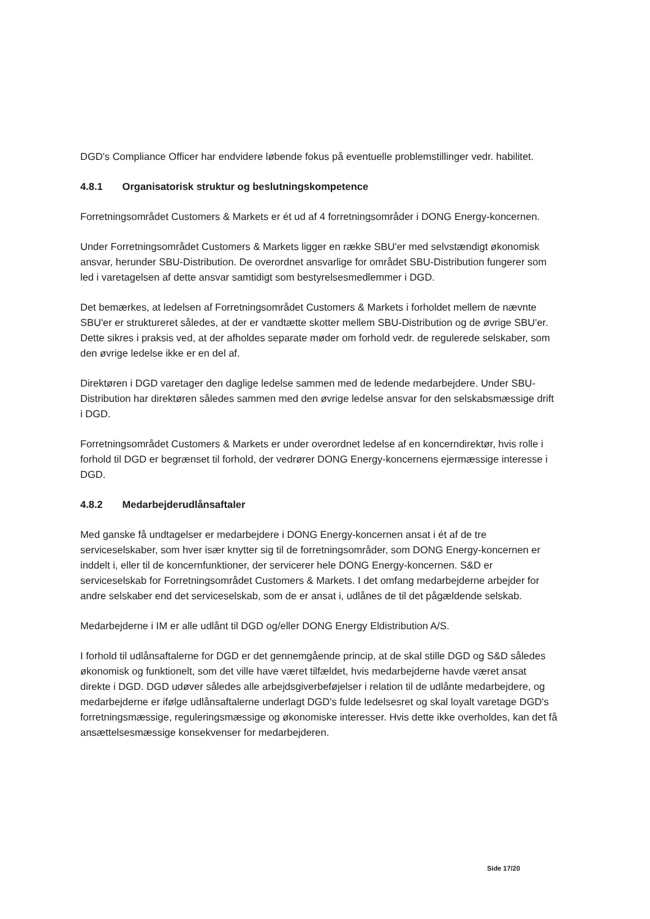DGD's Compliance Officer har endvidere løbende fokus på eventuelle problemstillinger vedr. habilitet.
4.8.1 Organisatorisk struktur og beslutningskompetence
Forretningsområdet Customers & Markets er ét ud af 4 forretningsområder i DONG Energy-koncernen.
Under Forretningsområdet Customers & Markets ligger en række SBU'er med selvstændigt økonomisk ansvar, herunder SBU-Distribution. De overordnet ansvarlige for området SBU-Distribution fungerer som led i varetagelsen af dette ansvar samtidigt som bestyrelsesmedlemmer i DGD.
Det bemærkes, at ledelsen af Forretningsområdet Customers & Markets i forholdet mellem de nævnte SBU'er er struktureret således, at der er vandtætte skotter mellem SBU-Distribution og de øvrige SBU'er. Dette sikres i praksis ved, at der afholdes separate møder om forhold vedr. de regulerede selskaber, som den øvrige ledelse ikke er en del af.
Direktøren i DGD varetager den daglige ledelse sammen med de ledende medarbejdere. Under SBU-Distribution har direktøren således sammen med den øvrige ledelse ansvar for den selskabsmæssige drift i DGD.
Forretningsområdet Customers & Markets er under overordnet ledelse af en koncerndirektør, hvis rolle i forhold til DGD er begrænset til forhold, der vedrører DONG Energy-koncernens ejermæssige interesse i DGD.
4.8.2 Medarbejderudlånsaftaler
Med ganske få undtagelser er medarbejdere i DONG Energy-koncernen ansat i ét af de tre serviceselskaber, som hver især knytter sig til de forretningsområder, som DONG Energy-koncernen er inddelt i, eller til de koncernfunktioner, der servicerer hele DONG Energy-koncernen. S&D er serviceselskab for Forretningsområdet Customers & Markets. I det omfang medarbejderne arbejder for andre selskaber end det serviceselskab, som de er ansat i, udlånes de til det pågældende selskab.
Medarbejderne i IM er alle udlånt til DGD og/eller DONG Energy Eldistribution A/S.
I forhold til udlånsaftalerne for DGD er det gennemgående princip, at de skal stille DGD og S&D således økonomisk og funktionelt, som det ville have været tilfældet, hvis medarbejderne havde været ansat direkte i DGD. DGD udøver således alle arbejdsgiverbeføjelser i relation til de udlånte medarbejdere, og medarbejderne er ifølge udlånsaftalerne underlagt DGD's fulde ledelsesret og skal loyalt varetage DGD's forretningsmæssige, reguleringsmæssige og økonomiske interesser. Hvis dette ikke overholdes, kan det få ansættelsesmæssige konsekvenser for medarbejderen.
Side 17/20